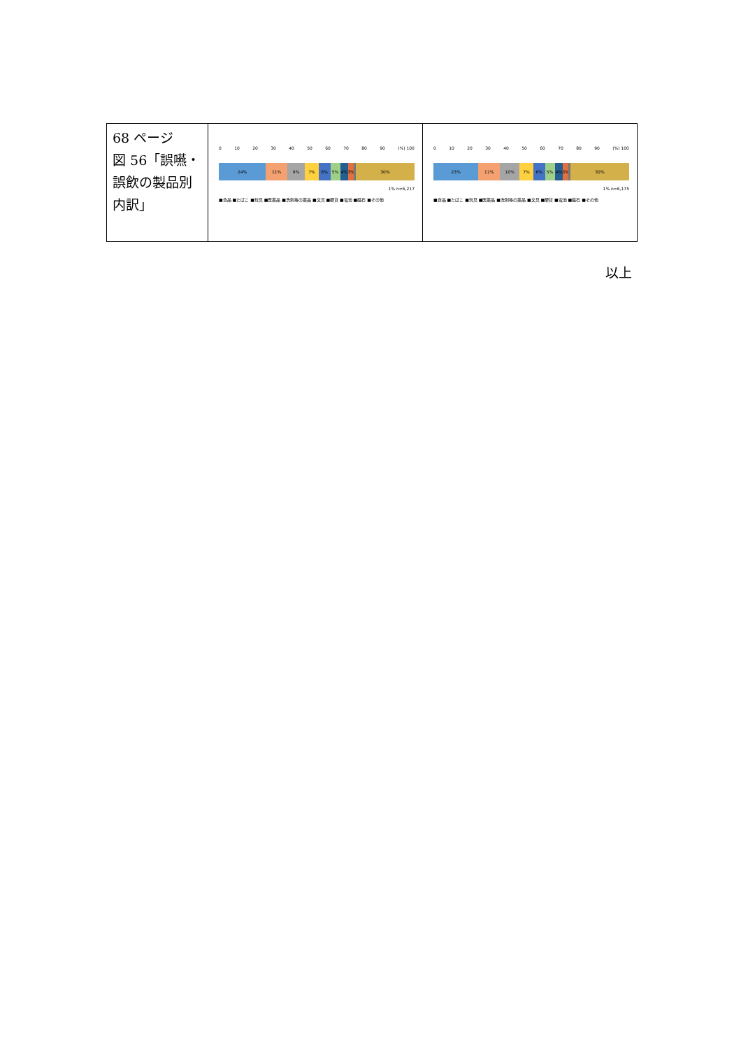| 68 ページ 図 56「誤嚥・誤飲の製品別内訳」 | 0 10 20 30 40 50 60 70 80 90 (%) 100 24% 11% 9% 7% 6% 5% 4% 3% 30% 1% n=6,217 ■食品 ■たばこ ■玩具 ■医薬品 ■洗剤等の薬品 ■文具 ■硬貨 ■電池 ■磁石 ■その他 | 0 10 20 30 40 50 60 70 80 90 (%) 100 23% 11% 10% 7% 6% 5% 4% 3% 30% 1% n=6,175 ■食品 ■たばこ ■玩具 ■医薬品 ■洗剤等の薬品 ■文具 ■硬貨 ■電池 ■磁石 ■その他 |
以上